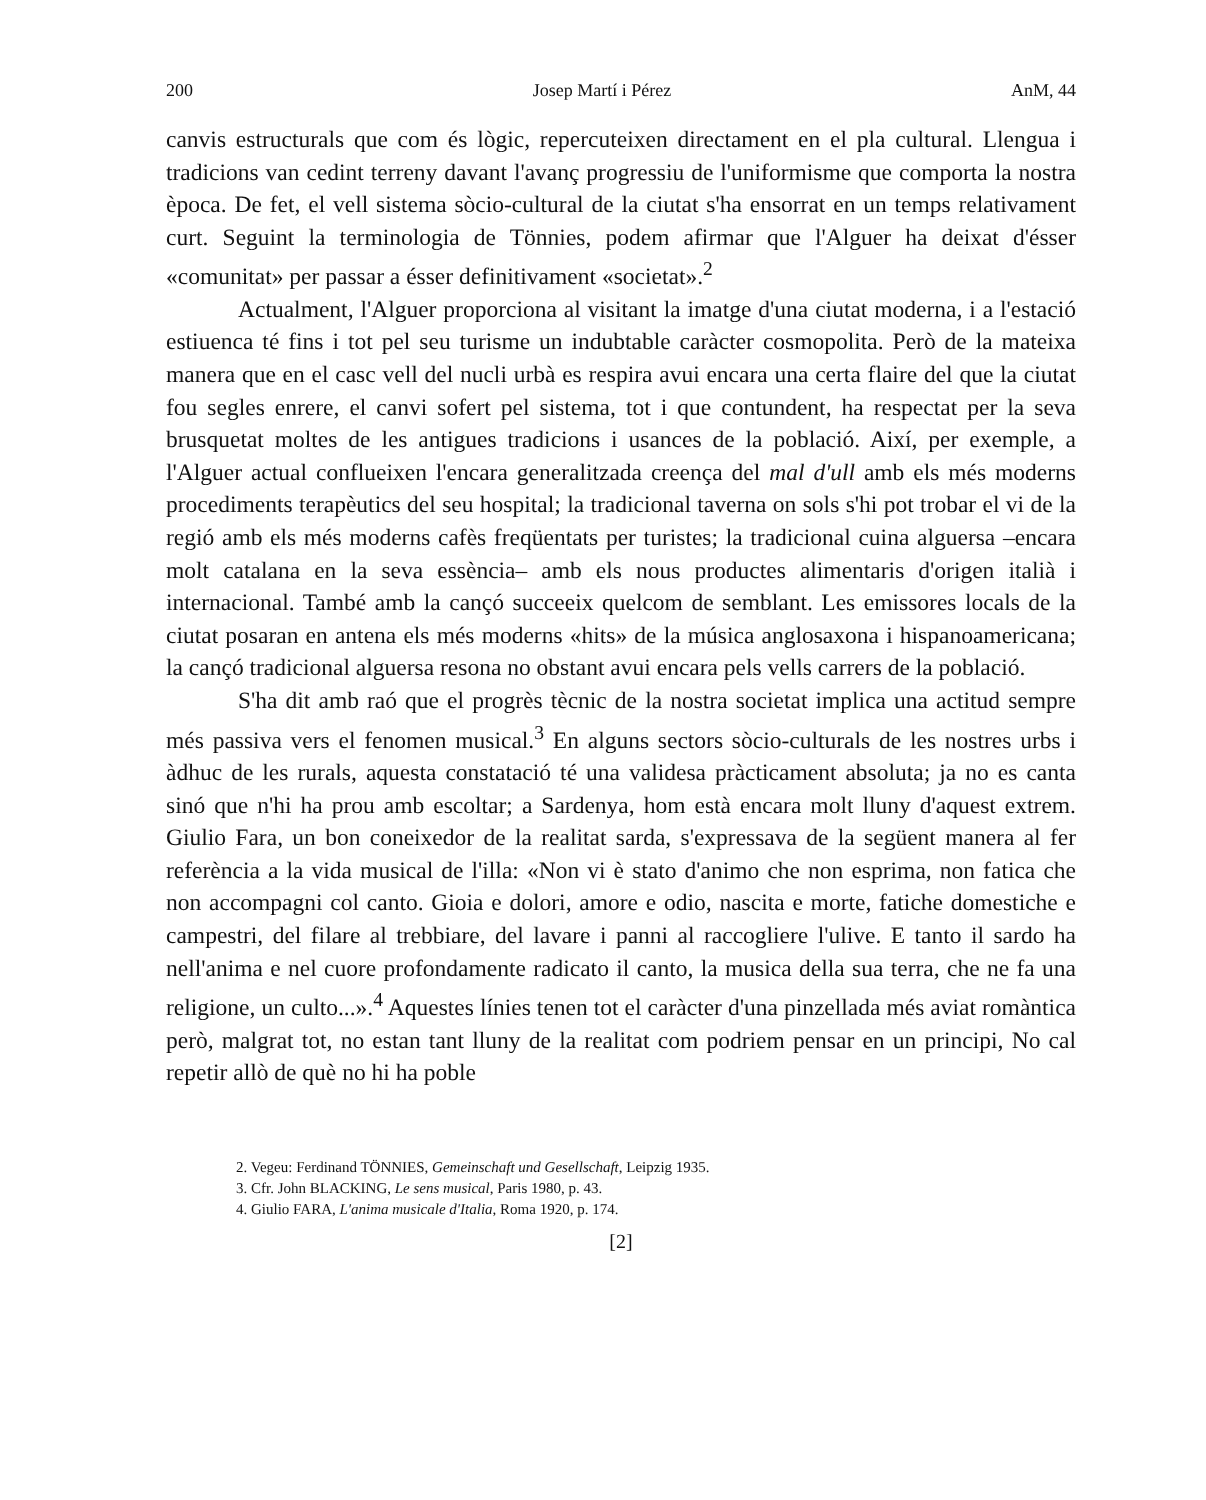200 Josep Martí i Pérez AnM, 44
canvis estructurals que com és lògic, repercuteixen directament en el pla cultural. Llengua i tradicions van cedint terreny davant l'avanç progressiu de l'uniformisme que comporta la nostra època. De fet, el vell sistema sòcio-cultural de la ciutat s'ha ensorrat en un temps relativament curt. Seguint la terminologia de Tönnies, podem afirmar que l'Alguer ha deixat d'ésser «comunitat» per passar a ésser definitivament «societat».<sup>2</sup>
Actualment, l'Alguer proporciona al visitant la imatge d'una ciutat moderna, i a l'estació estiuenca té fins i tot pel seu turisme un indubtable caràcter cosmopolita. Però de la mateixa manera que en el casc vell del nucli urbà es respira avui encara una certa flaire del que la ciutat fou segles enrere, el canvi sofert pel sistema, tot i que contundent, ha respectat per la seva brusquetat moltes de les antigues tradicions i usances de la població. Així, per exemple, a l'Alguer actual conflueixen l'encara generalitzada creença del mal d'ull amb els més moderns procediments terapèutics del seu hospital; la tradicional taverna on sols s'hi pot trobar el vi de la regió amb els més moderns cafès freqüentats per turistes; la tradicional cuina alguersa –encara molt catalana en la seva essència– amb els nous productes alimentaris d'origen italià i internacional. També amb la cançó succeeix quelcom de semblant. Les emissores locals de la ciutat posaran en antena els més moderns «hits» de la música anglosaxona i hispanoamericana; la cançó tradicional alguersa resona no obstant avui encara pels vells carrers de la població.
S'ha dit amb raó que el progrès tècnic de la nostra societat implica una actitud sempre més passiva vers el fenomen musical.<sup>3</sup> En alguns sectors sòcio-culturals de les nostres urbs i àdhuc de les rurals, aquesta constatació té una validesa pràcticament absoluta; ja no es canta sinó que n'hi ha prou amb escoltar; a Sardenya, hom està encara molt lluny d'aquest extrem. Giulio Fara, un bon coneixedor de la realitat sarda, s'expressava de la següent manera al fer referència a la vida musical de l'illa: «Non vi è stato d'animo che non esprima, non fatica che non accompagni col canto. Gioia e dolori, amore e odio, nascita e morte, fatiche domestiche e campestri, del filare al trebbiare, del lavare i panni al raccogliere l'ulive. E tanto il sardo ha nell'anima e nel cuore profondamente radicato il canto, la musica della sua terra, che ne fa una religione, un culto...».<sup>4</sup> Aquestes línies tenen tot el caràcter d'una pinzellada més aviat romàntica però, malgrat tot, no estan tant lluny de la realitat com podriem pensar en un principi, No cal repetir allò de què no hi ha poble
2. Vegeu: Ferdinand TÖNNIES, Gemeinschaft und Gesellschaft, Leipzig 1935.
3. Cfr. John BLACKING, Le sens musical, Paris 1980, p. 43.
4. Giulio FARA, L'anima musicale d'Italia, Roma 1920, p. 174.
[2]